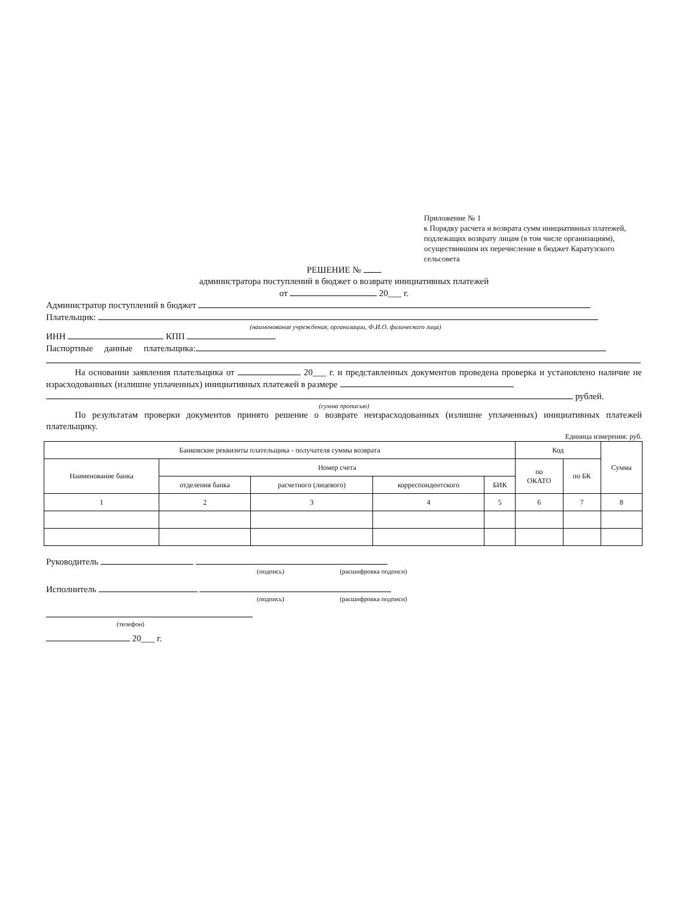Приложение № 1
к Порядку расчета и возврата сумм инициативных платежей, подлежащих возврату лицам (в том числе организациям), осуществившим их перечисление в бюджет Каратузского сельсовета
РЕШЕНИЕ №
администратора поступлений в бюджет о возврате инициативных платежей
от 20___ г.
Администратор поступлений в бюджет
Плательщик:
(наименование учреждения, организации, Ф.И.О. физического лица)
ИНН КПП
Паспортные данные плательщика:
На основании заявления плательщика от 20___ г. и представленных документов проведена проверка и установлено наличие не израсходованных (излишне уплаченных) инициативных платежей в размере
рублей.
(сумма прописью)
По результатам проверки документов принято решение о возврате неизрасходованных (излишне уплаченных) инициативных платежей плательщику.
Единица измерения: руб.
| Банковские реквизиты плательщика - получателя суммы возврата | | | | | Код | | Сумма |
| --- | --- | --- | --- | --- | --- | --- | --- |
| Наименование банка | Номер счета | | | | по ОКАТО | по БК | |
| | отделения банка | расчетного (лицевого) | корреспондентского | БИК | | | |
| 1 | 2 | 3 | 4 | 5 | 6 | 7 | 8 |
Руководитель
(подпись) (расшифровка подписи)
Исполнитель
(подпись) (расшифровка подписи)
(телефон)
20___ г.